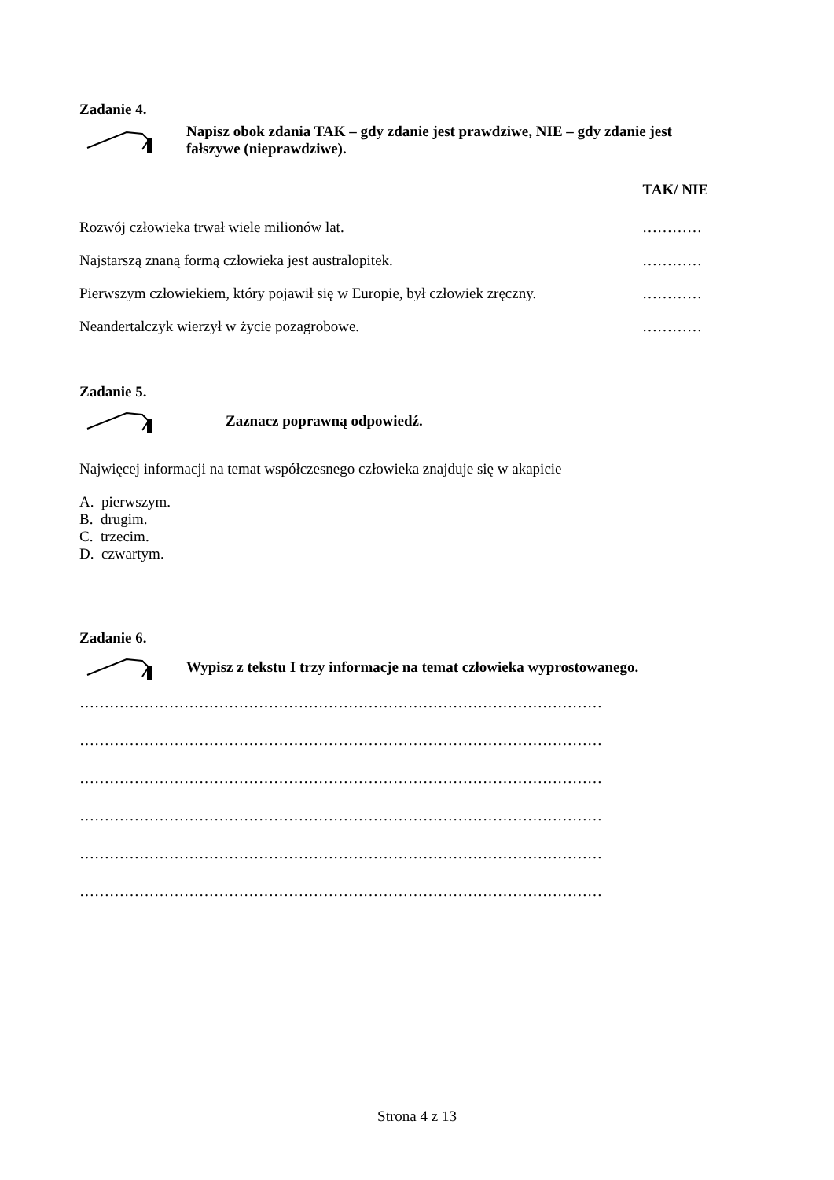Zadanie 4.
Napisz obok zdania TAK – gdy zdanie jest prawdziwe, NIE – gdy zdanie jest fałszywe (nieprawdziwe).
TAK/ NIE
Rozwój człowieka trwał wiele milionów lat. …………
Najstarszą znaną formą człowieka jest australopitek. …………
Pierwszym człowiekiem, który pojawił się w Europie, był człowiek zręczny. …………
Neandertalczyk wierzył w życie pozagrobowe. …………
Zadanie 5.
Zaznacz poprawną odpowiedź.
Najwięcej informacji na temat współczesnego człowieka znajduje się w akapicie
A. pierwszym.
B. drugim.
C. trzecim.
D. czwartym.
Zadanie 6.
Wypisz z tekstu I trzy informacje na temat człowieka wyprostowanego.
……………………………………………………………………………………………
……………………………………………………………………………………………
……………………………………………………………………………………………
……………………………………………………………………………………………
……………………………………………………………………………………………
……………………………………………………………………………………………
Strona 4 z 13